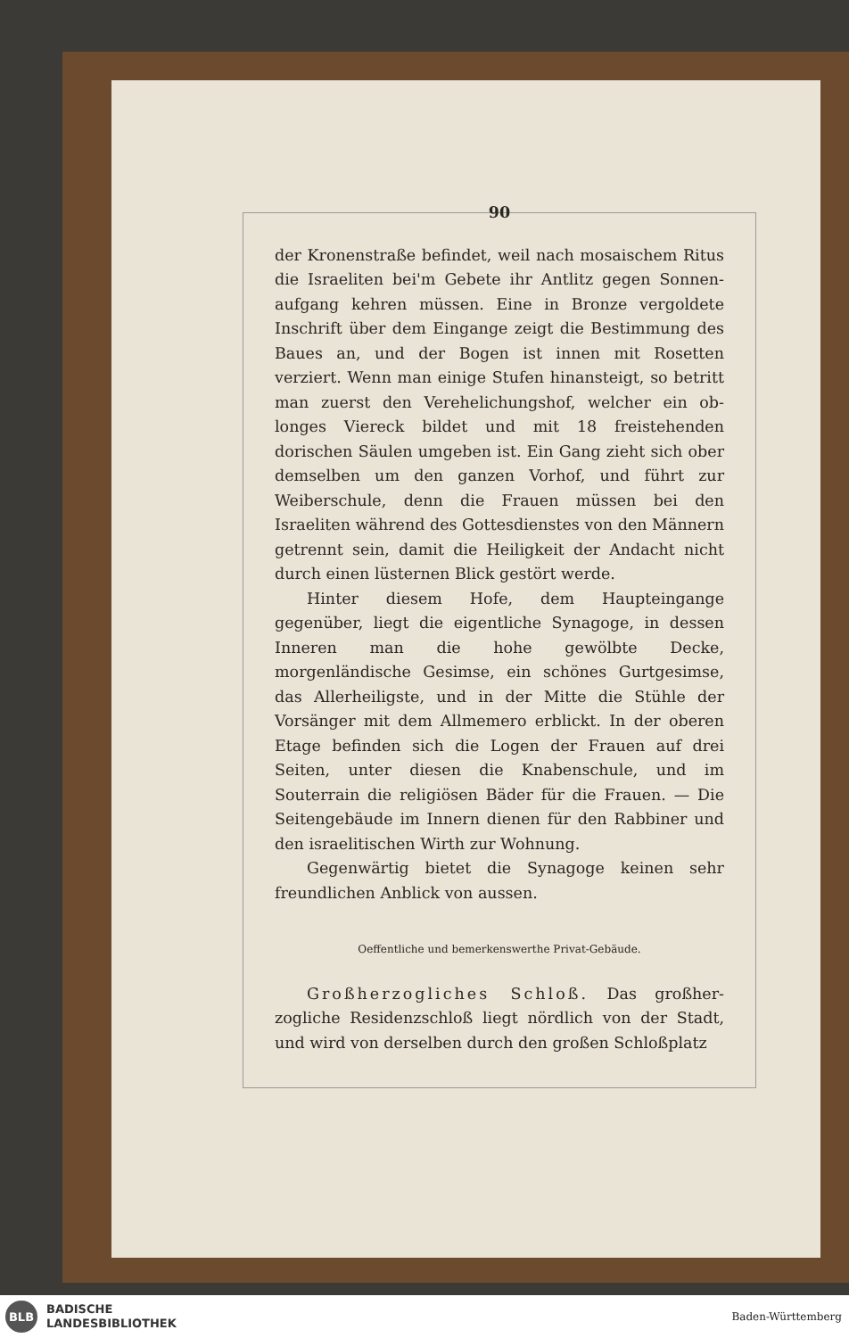90
der Kronenstraße befindet, weil nach mosaischem Ritus die Israeliten bei'm Gebete ihr Antlitz gegen Sonnen­aufgang kehren müssen. Eine in Bronze vergoldete Inschrift über dem Eingange zeigt die Bestimmung des Baues an, und der Bogen ist innen mit Rosetten verziert. Wenn man einige Stufen hinansteigt, so be­tritt man zuerst den Verehelichungshof, welcher ein ob­longes Viereck bildet und mit 18 freistehenden dorischen Säulen umgeben ist. Ein Gang zieht sich ober demsel­ben um den ganzen Vorhof, und führt zur Weiberschule, denn die Frauen müssen bei den Israeliten während des Gottesdienstes von den Männern getrennt sein, damit die Heiligkeit der Andacht nicht durch einen lüsternen Blick gestört werde.
Hinter diesem Hofe, dem Haupteingange gegenüber, liegt die eigentliche Synagoge, in dessen Inneren man die hohe gewölbte Decke, morgenländische Gesimse, ein schönes Gurtgesimse, das Allerheiligste, und in der Mitte die Stühle der Vorsänger mit dem Allmemero erblickt. In der oberen Etage befinden sich die Logen der Frauen auf drei Seiten, unter diesen die Knabenschule, und im Souterrain die religiösen Bäder für die Frauen. — Die Seitengebäude im Innern dienen für den Rabbiner und den israelitischen Wirth zur Wohnung.
Gegenwärtig bietet die Synagoge keinen sehr freund­lichen Anblick von aussen.
Oeffentliche und bemerkenswerthe Privat-Gebäude.
Großherzogliches Schloß. Das großher­zogliche Residenzschloß liegt nördlich von der Stadt, und wird von derselben durch den großen Schloßplatz
BLB
BADISCHE
LANDESBIBLIOTHEK
Baden-Württemberg